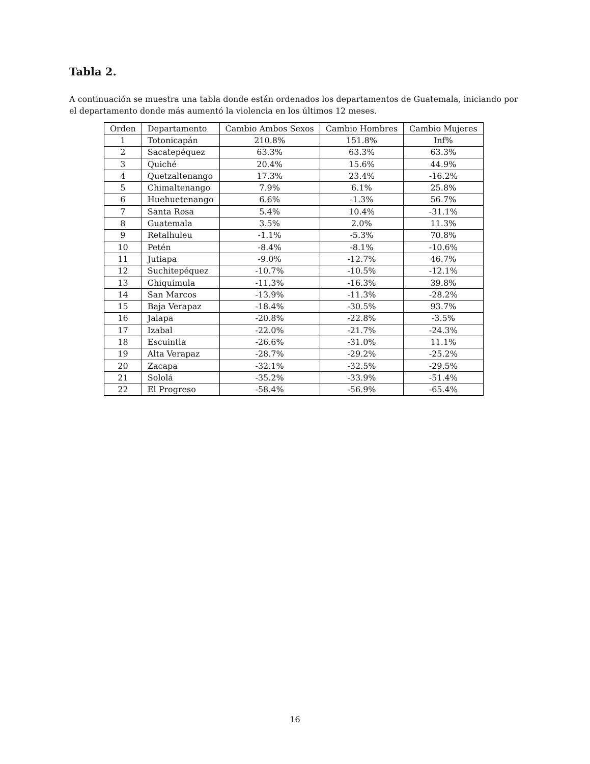Tabla 2.
A continuación se muestra una tabla donde están ordenados los departamentos de Guatemala, iniciando por el departamento donde más aumentó la violencia en los últimos 12 meses.
| Orden | Departamento | Cambio Ambos Sexos | Cambio Hombres | Cambio Mujeres |
| --- | --- | --- | --- | --- |
| 1 | Totonicapán | 210.8% | 151.8% | Inf% |
| 2 | Sacatepéquez | 63.3% | 63.3% | 63.3% |
| 3 | Quiché | 20.4% | 15.6% | 44.9% |
| 4 | Quetzaltenango | 17.3% | 23.4% | -16.2% |
| 5 | Chimaltenango | 7.9% | 6.1% | 25.8% |
| 6 | Huehuetenango | 6.6% | -1.3% | 56.7% |
| 7 | Santa Rosa | 5.4% | 10.4% | -31.1% |
| 8 | Guatemala | 3.5% | 2.0% | 11.3% |
| 9 | Retalhuleu | -1.1% | -5.3% | 70.8% |
| 10 | Petén | -8.4% | -8.1% | -10.6% |
| 11 | Jutiapa | -9.0% | -12.7% | 46.7% |
| 12 | Suchitepéquez | -10.7% | -10.5% | -12.1% |
| 13 | Chiquimula | -11.3% | -16.3% | 39.8% |
| 14 | San Marcos | -13.9% | -11.3% | -28.2% |
| 15 | Baja Verapaz | -18.4% | -30.5% | 93.7% |
| 16 | Jalapa | -20.8% | -22.8% | -3.5% |
| 17 | Izabal | -22.0% | -21.7% | -24.3% |
| 18 | Escuintla | -26.6% | -31.0% | 11.1% |
| 19 | Alta Verapaz | -28.7% | -29.2% | -25.2% |
| 20 | Zacapa | -32.1% | -32.5% | -29.5% |
| 21 | Sololá | -35.2% | -33.9% | -51.4% |
| 22 | El Progreso | -58.4% | -56.9% | -65.4% |
16